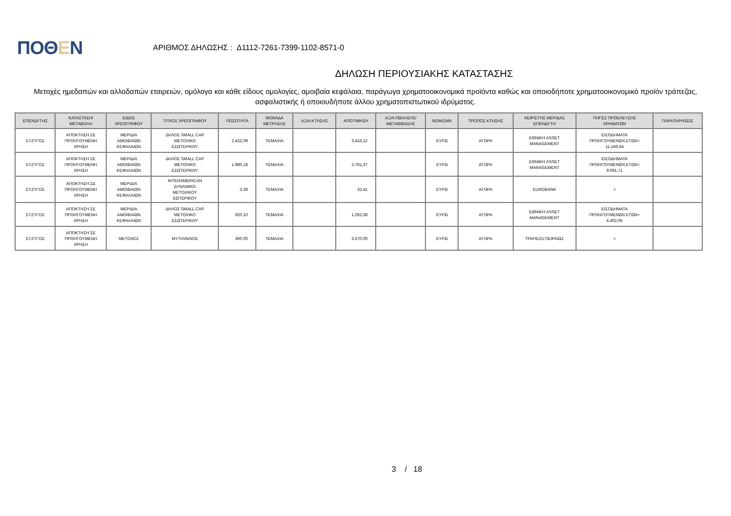ΠΟΘΕΝ
ΑΡΙΘΜΟΣ ΔΗΛΩΣΗΣ : Δ1112-7261-7399-1102-8571-0
ΔΗΛΩΣΗ ΠΕΡΙΟΥΣΙΑΚΗΣ ΚΑΤΑΣΤΑΣΗΣ
Μετοχές ημεδαπών και αλλοδαπών εταιρειών, ομόλογα και κάθε είδους ομολογίες, αμοιβαία κεφάλαια, παράγωγα χρηματοοικονομικά προϊόντα καθώς και οποιοδήποτε χρηματοοικονομικό προϊόν τράπεζας, ασφαλιστικής ή οποιουδήποτε άλλου χρηματοπιστωτικού ιδρύματος.
| ΕΠΕΝΔΥΤΗΣ | ΚΑΤΑΣΤΑΣΗ/ ΜΕΤΑΒΟΛΗ | ΕΙΔΟΣ ΧΡΕΟΓΡΑΦΟΥ | ΤΙΤΛΟΣ ΧΡΕΟΓΡΑΦΟΥ | ΠΟΣΟΤΗΤΑ | ΜΟΝΑΔΑ ΜΕΤΡΗΣΗΣ | ΑΞΙΑ ΚΤΗΣΗΣ | ΑΠΟΤΙΜΗΣΗ | ΑΞΙΑ ΠΩΛΗΣΗΣ/ ΜΕΤΑΒΙΒΑΣΗΣ | ΝΟΜΙΣΜΑ | ΤΡΟΠΟΣ ΚΤΗΣΗΣ | ΧΕΙΡΙΣΤΗΣ ΜΕΡΙΔΑΣ ΕΠΕΝΔΥΤΗ | ΠΗΓΕΣ ΠΡΟΕΛΕΥΣΗΣ ΧΡΗΜΑΤΩΝ | ΠΑΡΑΤΗΡΗΣΕΙΣ |
| --- | --- | --- | --- | --- | --- | --- | --- | --- | --- | --- | --- | --- | --- |
| ΣΥΖΥΓΟΣ | ΑΠΟΚΤΗΣΗ ΣΕ ΠΡΟΗΓΟΥΜΕΝΗ ΧΡΗΣΗ | ΜΕΡΙΔΙΑ ΑΜΟΙΒΑΙΩΝ ΚΕΦΑΛΑΙΩΝ | ΔΗΛΟΣ SMALL CAP ΜΕΤΟΧΙΚΟ ΕΣΩΤΕΡΙΚΟΥ | 2.432,09 | ΤΕΜΑΧΙΑ | | 3.416,12 | | ΕΥΡΩ | ΑΓΟΡΑ | ΕΘΝΙΚΗ ASSET MANAGEMENT | ΕΙΣΟΔΗΜΑΤΑ ΠΡΟΗΓΟΥΜΕΝΩΝ ΕΤΩΝ= 11.166,54 | |
| ΣΥΖΥΓΟΣ | ΑΠΟΚΤΗΣΗ ΣΕ ΠΡΟΗΓΟΥΜΕΝΗ ΧΡΗΣΗ | ΜΕΡΙΔΙΑ ΑΜΟΙΒΑΙΩΝ ΚΕΦΑΛΑΙΩΝ | ΔΗΛΟΣ SMALL CAP ΜΕΤΟΧΙΚΟ ΕΣΩΤΕΡΙΚΟΥ | 1.980,18 | ΤΕΜΑΧΙΑ | | 2.781,37 | | ΕΥΡΩ | ΑΓΟΡΑ | ΕΘΝΙΚΗ ASSET MANAGEMENT | ΕΙΣΟΔΗΜΑΤΑ ΠΡΟΗΓΟΥΜΕΝΩΝ ΕΤΩΝ= 9.091,71 | |
| ΣΥΖΥΓΟΣ | ΑΠΟΚΤΗΣΗ ΣΕ ΠΡΟΗΓΟΥΜΕΝΗ ΧΡΗΣΗ | ΜΕΡΙΔΙΑ ΑΜΟΙΒΑΙΩΝ ΚΕΦΑΛΑΙΩΝ | INTERAMERICAN ΔΥΝΑΜΙΚΟ ΜΕΤΟΧΙΚΟΥ ΕΩΤΕΡΙΚΟΥ | 3,38 | ΤΕΜΑΧΙΑ | | 32,41 | | ΕΥΡΩ | ΑΓΟΡΑ | EUROBANK | = | |
| ΣΥΖΥΓΟΣ | ΑΠΟΚΤΗΣΗ ΣΕ ΠΡΟΗΓΟΥΜΕΝΗ ΧΡΗΣΗ | ΜΕΡΙΔΙΑ ΑΜΟΙΒΑΙΩΝ ΚΕΦΑΛΑΙΩΝ | ΔΗΛΟΣ SMALL CAP ΜΕΤΟΧΙΚΟ ΕΣΩΤΕΡΙΚΟΥ | 920,10 | ΤΕΜΑΧΙΑ | | 1.292,38 | | ΕΥΡΩ | ΑΓΟΡΑ | ΕΘΝΙΚΗ ASSET MANAGEMENT | ΕΙΣΟΔΗΜΑΤΑ ΠΡΟΗΓΟΥΜΕΝΩΝ ΕΤΩΝ= 4.402,05 | |
| ΣΥΖΥΓΟΣ | ΑΠΟΚΤΗΣΗ ΣΕ ΠΡΟΗΓΟΥΜΕΝΗ ΧΡΗΣΗ | ΜΕΤΟΧΕΣ | ΜΥΤΙΛΙΝΑΙΟΣ | 300,00 | ΤΕΜΑΧΙΑ | | 3.570,00 | | ΕΥΡΩ | ΑΓΟΡΑ | ΤΡΑΠΕΖΑ ΠΕΙΡΑΙΩΣ | = | |
3 / 18